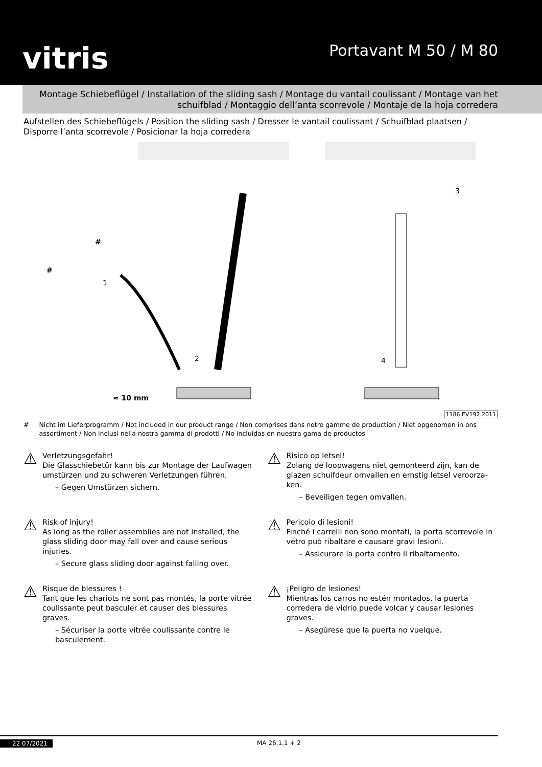vitris
Portavant M 50 / M 80
Montage Schiebeflügel / Installation of the sliding sash / Montage du vantail coulissant / Montage van het schuifblad / Montaggio dell’anta scorrevole / Montaje de la hoja corredera
Aufstellen des Schiebeflügels / Position the sliding sash / Dresser le vantail coulissant / Schuifblad plaatsen / Di­sporre l’anta scorrevole / Posicionar la hoja corredera
≈ 10 mm
1
2
3
4
#
#
1186.EV192.2011
# Nicht im Lieferprogramm / Not included in our product range / Non comprises dans notre gamme de production / Niet opgenomen in ons assortiment / Non inclusi nella nostra gamma di prodotti / No incluidas en nuestra gama de productos
⚠
Verletzungsgefahr!
Die Glasschiebetür kann bis zur Montage der Laufwagen umstürzen und zu schweren Verletzungen führen.
– Gegen Umstürzen sichern.
⚠
Risico op letsel!
Zolang de loopwagens niet gemonteerd zijn, kan de glazen schuifdeur omvallen en ernstig letsel veroorza­ken.
– Beveiligen tegen omvallen.
⚠
Risk of injury!
As long as the roller assemblies are not installed, the glass sliding door may fall over and cause serious injuries.
– Secure glass sliding door against falling over.
⚠
Pericolo di lesioni!
Finché i carrelli non sono montati, la porta scorrevole in vetro può ribaltare e causare gravi lesioni.
– Assicurare la porta contro il ribaltamento.
⚠
Risque de blessures !
Tant que les chariots ne sont pas montés, la porte vi­trée coulissante peut basculer et causer des blessures graves.
– Sécuriser la porte vitrée coulissante contre le basculement.
⚠
¡Peligro de lesiones!
Mientras los carros no estén montados, la puerta corredera de vidrio puede volcar y causar lesiones graves.
– Asegúrese que la puerta no vuelque.
22 07/2021 MA 26.1.1 + 2